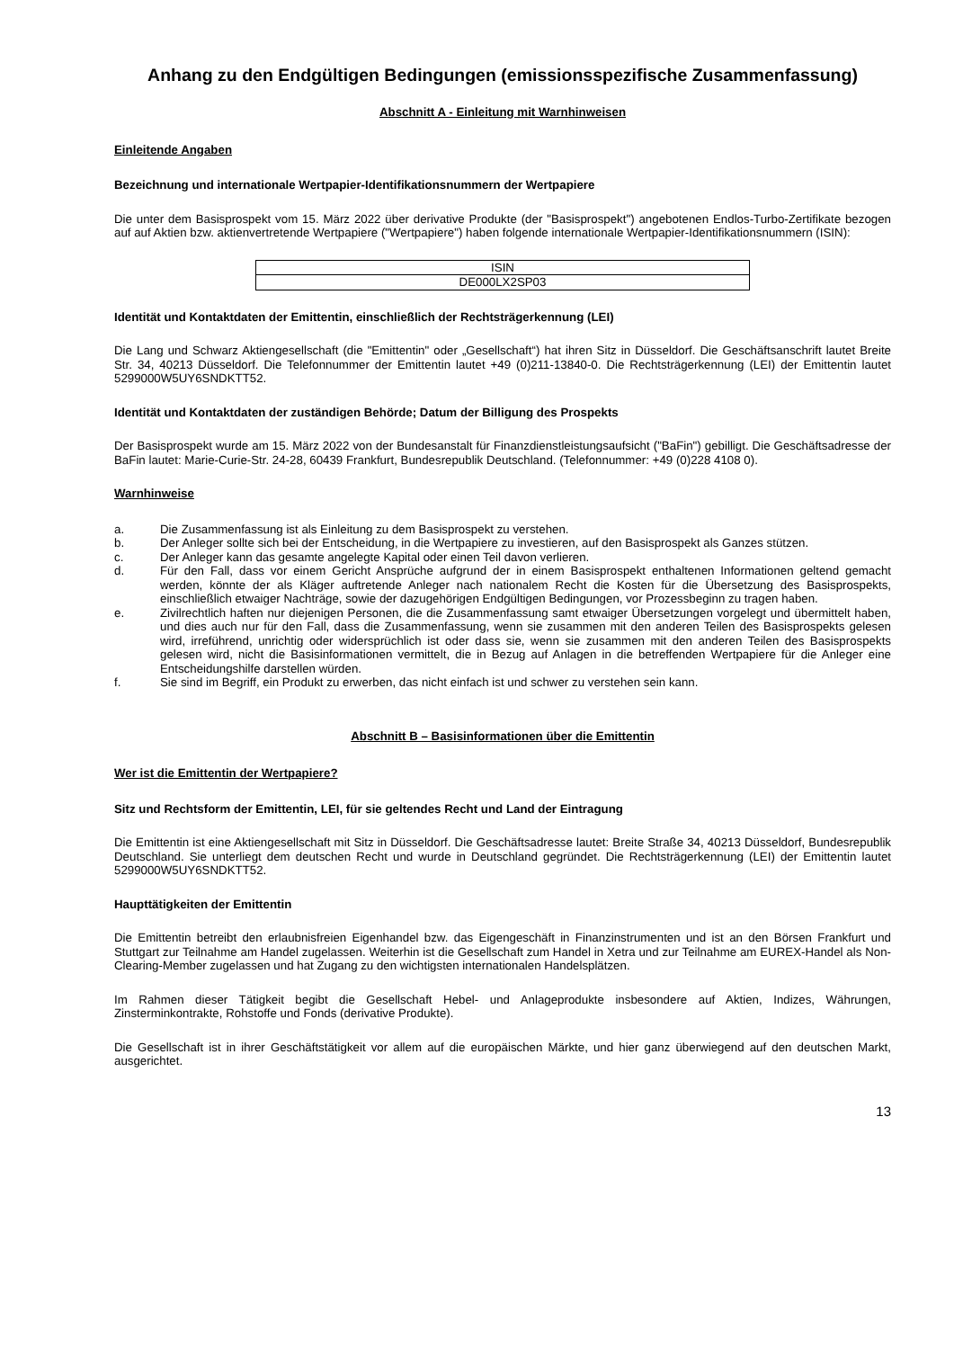Anhang zu den Endgültigen Bedingungen (emissionsspezifische Zusammenfassung)
Abschnitt A - Einleitung mit Warnhinweisen
Einleitende Angaben
Bezeichnung und internationale Wertpapier-Identifikationsnummern der Wertpapiere
Die unter dem Basisprospekt vom 15. März 2022 über derivative Produkte (der "Basisprospekt") angebotenen Endlos-Turbo-Zertifikate bezogen auf auf Aktien bzw. aktienvertretende Wertpapiere ("Wertpapiere") haben folgende internationale Wertpapier-Identifikationsnummern (ISIN):
| ISIN |
| --- |
| DE000LX2SP03 |
Identität und Kontaktdaten der Emittentin, einschließlich der Rechtsträgerkennung (LEI)
Die Lang und Schwarz Aktiengesellschaft (die "Emittentin" oder „Gesellschaft“) hat ihren Sitz in Düsseldorf. Die Geschäftsanschrift lautet Breite Str. 34, 40213 Düsseldorf. Die Telefonnummer der Emittentin lautet +49 (0)211-13840-0. Die Rechtsträgerkennung (LEI) der Emittentin lautet 5299000W5UY6SNDKTT52.
Identität und Kontaktdaten der zuständigen Behörde; Datum der Billigung des Prospekts
Der Basisprospekt wurde am 15. März 2022 von der Bundesanstalt für Finanzdienstleistungsaufsicht ("BaFin") gebilligt. Die Geschäftsadresse der BaFin lautet: Marie-Curie-Str. 24-28, 60439 Frankfurt, Bundesrepublik Deutschland. (Telefonnummer: +49 (0)228 4108 0).
Warnhinweise
a. Die Zusammenfassung ist als Einleitung zu dem Basisprospekt zu verstehen.
b. Der Anleger sollte sich bei der Entscheidung, in die Wertpapiere zu investieren, auf den Basisprospekt als Ganzes stützen.
c. Der Anleger kann das gesamte angelegte Kapital oder einen Teil davon verlieren.
d. Für den Fall, dass vor einem Gericht Ansprüche aufgrund der in einem Basisprospekt enthaltenen Informationen geltend gemacht werden, könnte der als Kläger auftretende Anleger nach nationalem Recht die Kosten für die Übersetzung des Basisprospekts, einschließlich etwaiger Nachträge, sowie der dazugehörigen Endgültigen Bedingungen, vor Prozessbeginn zu tragen haben.
e. Zivilrechtlich haften nur diejenigen Personen, die die Zusammenfassung samt etwaiger Übersetzungen vorgelegt und übermittelt haben, und dies auch nur für den Fall, dass die Zusammenfassung, wenn sie zusammen mit den anderen Teilen des Basisprospekts gelesen wird, irreführend, unrichtig oder widersprüchlich ist oder dass sie, wenn sie zusammen mit den anderen Teilen des Basisprospekts gelesen wird, nicht die Basisinformationen vermittelt, die in Bezug auf Anlagen in die betreffenden Wertpapiere für die Anleger eine Entscheidungshilfe darstellen würden.
f. Sie sind im Begriff, ein Produkt zu erwerben, das nicht einfach ist und schwer zu verstehen sein kann.
Abschnitt B – Basisinformationen über die Emittentin
Wer ist die Emittentin der Wertpapiere?
Sitz und Rechtsform der Emittentin, LEI, für sie geltendes Recht und Land der Eintragung
Die Emittentin ist eine Aktiengesellschaft mit Sitz in Düsseldorf. Die Geschäftsadresse lautet: Breite Straße 34, 40213 Düsseldorf, Bundesrepublik Deutschland. Sie unterliegt dem deutschen Recht und wurde in Deutschland gegründet. Die Rechtsträgerkennung (LEI) der Emittentin lautet 5299000W5UY6SNDKTT52.
Haupttätigkeiten der Emittentin
Die Emittentin betreibt den erlaubnisfreien Eigenhandel bzw. das Eigengeschäft in Finanzinstrumenten und ist an den Börsen Frankfurt und Stuttgart zur Teilnahme am Handel zugelassen. Weiterhin ist die Gesellschaft zum Handel in Xetra und zur Teilnahme am EUREX-Handel als Non-Clearing-Member zugelassen und hat Zugang zu den wichtigsten internationalen Handelsplätzen.
Im Rahmen dieser Tätigkeit begibt die Gesellschaft Hebel- und Anlageprodukte insbesondere auf Aktien, Indizes, Währungen, Zinsterminkontrakte, Rohstoffe und Fonds (derivative Produkte).
Die Gesellschaft ist in ihrer Geschäftstätigkeit vor allem auf die europäischen Märkte, und hier ganz überwiegend auf den deutschen Markt, ausgerichtet.
13